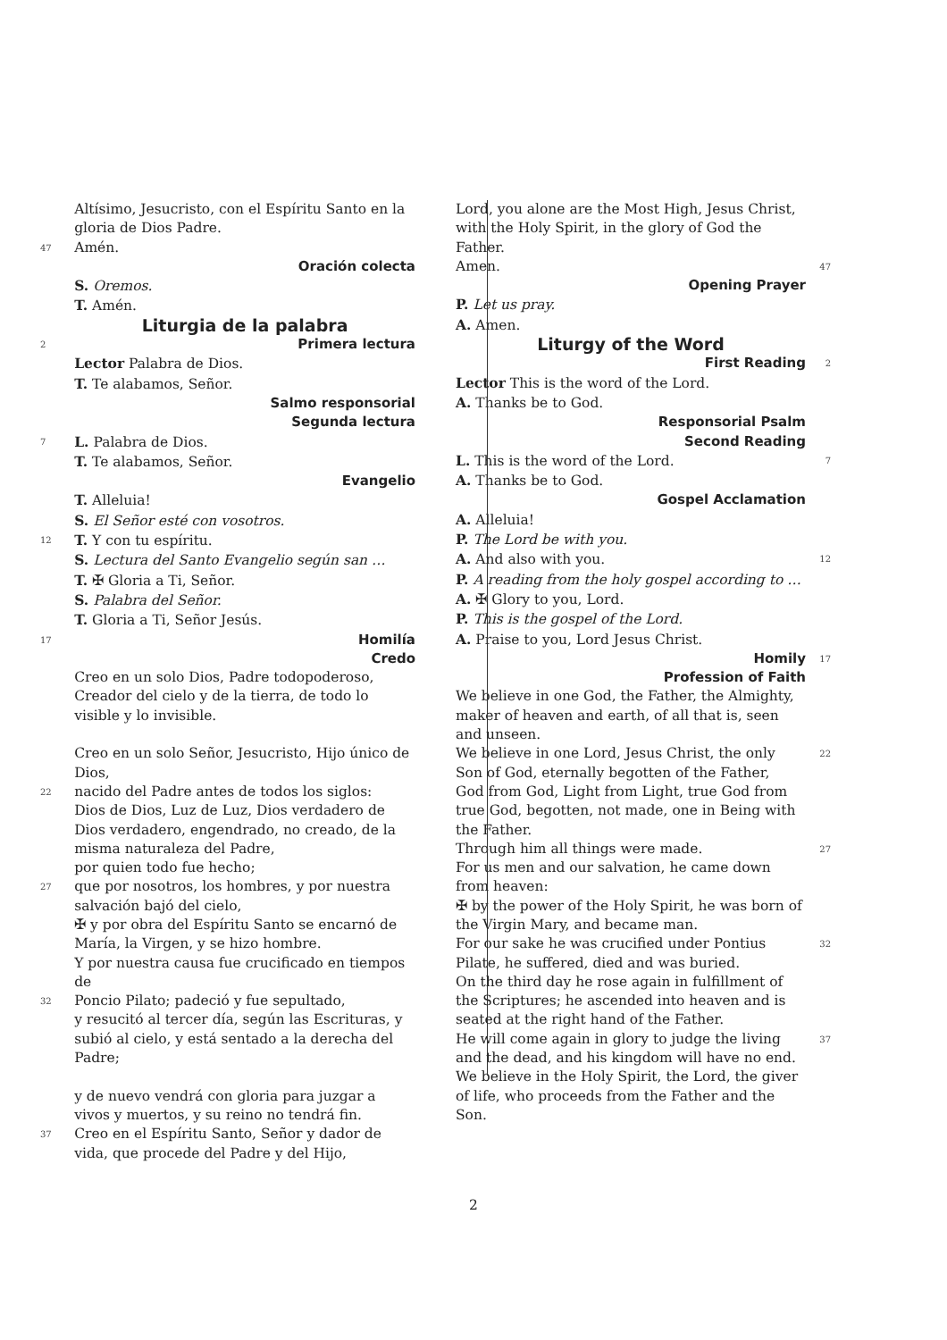Altísimo, Jesucristo, con el Espíritu Santo en la gloria de Dios Padre.
47 Amén.
Oración colecta
S. Oremos.
T. Amén.
Liturgia de la palabra
2 Primera lectura
Lector Palabra de Dios.
T. Te alabamos, Señor.
Salmo responsorial
Segunda lectura
7 L. Palabra de Dios.
T. Te alabamos, Señor.
Evangelio
T. Alleluia!
S. El Señor esté con vosotros.
12 T. Y con tu espíritu.
S. Lectura del Santo Evangelio según san …
T. ✠ Gloria a Ti, Señor.
S. Palabra del Señor.
T. Gloria a Ti, Señor Jesús.
17 Homilía
Credo
Creo en un solo Dios, Padre todopoderoso, Creador del cielo y de la tierra, de todo lo visible y lo invisible.
Creo en un solo Señor, Jesucristo, Hijo único de Dios,
22 nacido del Padre antes de todos los siglos:
Dios de Dios, Luz de Luz, Dios verdadero de Dios verdadero, engendrado, no creado, de la misma naturaleza del Padre,
por quien todo fue hecho;
27 que por nosotros, los hombres, y por nuestra salvación bajó del cielo,
✠ y por obra del Espíritu Santo se encarnó de María, la Virgen, y se hizo hombre.
Y por nuestra causa fue crucificado en tiempos de
32 Poncio Pilato; padeció y fue sepultado,
y resucitó al tercer día, según las Escrituras, y subió al cielo, y está sentado a la derecha del Padre;
y de nuevo vendrá con gloria para juzgar a vivos y muertos, y su reino no tendrá fin.
37 Creo en el Espíritu Santo, Señor y dador de vida, que procede del Padre y del Hijo,
Lord, you alone are the Most High, Jesus Christ, with the Holy Spirit, in the glory of God the Father.
Amen. 47
Opening Prayer
P. Let us pray.
A. Amen.
Liturgy of the Word
First Reading 2
Lector This is the word of the Lord.
A. Thanks be to God.
Responsorial Psalm
Second Reading
L. This is the word of the Lord. 7
A. Thanks be to God.
Gospel Acclamation
A. Alleluia!
P. The Lord be with you.
A. And also with you. 12
P. A reading from the holy gospel according to …
A. ✠ Glory to you, Lord.
P. This is the gospel of the Lord.
A. Praise to you, Lord Jesus Christ.
Homily 17
Profession of Faith
We believe in one God, the Father, the Almighty, maker of heaven and earth, of all that is, seen and unseen.
We believe in one Lord, Jesus Christ, the only Son of God, eternally begotten of the Father, 22
God from God, Light from Light, true God from true God, begotten, not made, one in Being with the Father.
Through him all things were made. 27
For us men and our salvation, he came down from heaven:
✠ by the power of the Holy Spirit, he was born of the Virgin Mary, and became man.
For our sake he was crucified under Pontius Pilate, he suffered, died and was buried. 32
On the third day he rose again in fulfillment of the Scriptures; he ascended into heaven and is seated at the right hand of the Father.
He will come again in glory to judge the living and the dead, and his kingdom will have no end. 37
We believe in the Holy Spirit, the Lord, the giver of life, who proceeds from the Father and the Son.
2